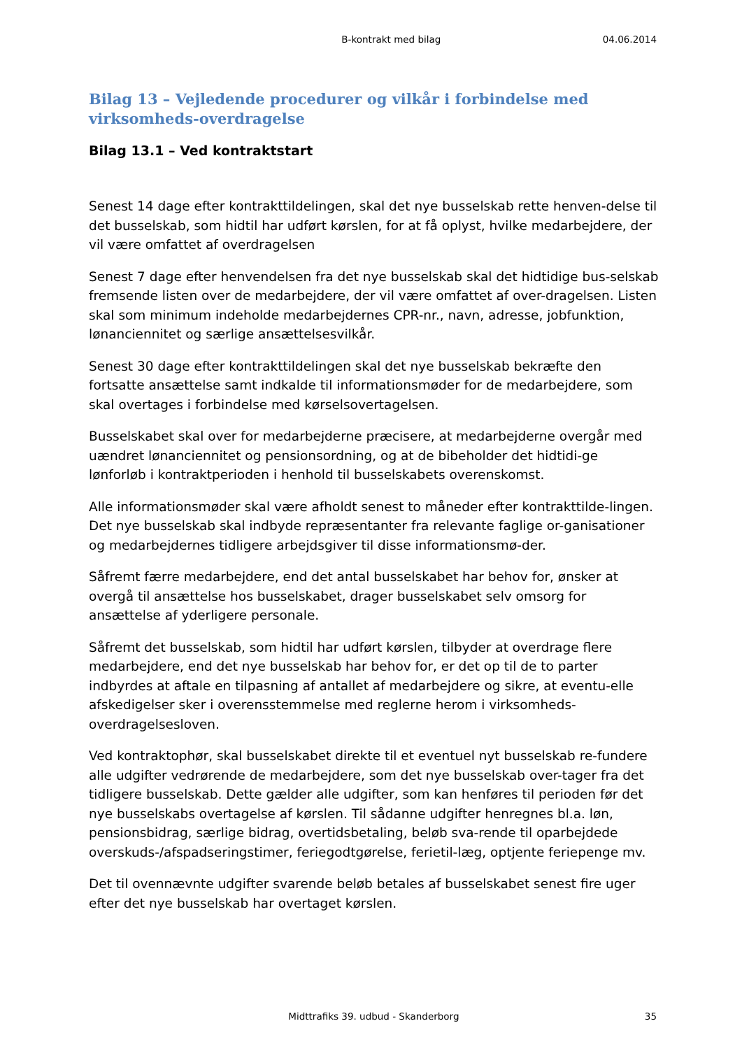B-kontrakt med bilag 04.06.2014
Bilag 13 – Vejledende procedurer og vilkår i forbindelse med virksomheds-overdragelse
Bilag 13.1 – Ved kontraktstart
Senest 14 dage efter kontrakttildelingen, skal det nye busselskab rette henven-delse til det busselskab, som hidtil har udført kørslen, for at få oplyst, hvilke medarbejdere, der vil være omfattet af overdragelsen
Senest 7 dage efter henvendelsen fra det nye busselskab skal det hidtidige bus-selskab fremsende listen over de medarbejdere, der vil være omfattet af over-dragelsen. Listen skal som minimum indeholde medarbejdernes CPR-nr., navn, adresse, jobfunktion, lønanciennitet og særlige ansættelsesvilkår.
Senest 30 dage efter kontrakttildelingen skal det nye busselskab bekræfte den fortsatte ansættelse samt indkalde til informationsmøder for de medarbejdere, som skal overtages i forbindelse med kørselsovertagelsen.
Busselskabet skal over for medarbejderne præcisere, at medarbejderne overgår med uændret lønanciennitet og pensionsordning, og at de bibeholder det hidtidi-ge lønforløb i kontraktperioden i henhold til busselskabets overenskomst.
Alle informationsmøder skal være afholdt senest to måneder efter kontrakttilde-lingen. Det nye busselskab skal indbyde repræsentanter fra relevante faglige or-ganisationer og medarbejdernes tidligere arbejdsgiver til disse informationsmø-der.
Såfremt færre medarbejdere, end det antal busselskabet har behov for, ønsker at overgå til ansættelse hos busselskabet, drager busselskabet selv omsorg for ansættelse af yderligere personale.
Såfremt det busselskab, som hidtil har udført kørslen, tilbyder at overdrage flere medarbejdere, end det nye busselskab har behov for, er det op til de to parter indbyrdes at aftale en tilpasning af antallet af medarbejdere og sikre, at eventu-elle afskedigelser sker i overensstemmelse med reglerne herom i virksomheds-overdragelsesloven.
Ved kontraktophør, skal busselskabet direkte til et eventuel nyt busselskab re-fundere alle udgifter vedrørende de medarbejdere, som det nye busselskab over-tager fra det tidligere busselskab. Dette gælder alle udgifter, som kan henføres til perioden før det nye busselskabs overtagelse af kørslen. Til sådanne udgifter henregnes bl.a. løn, pensionsbidrag, særlige bidrag, overtidsbetaling, beløb sva-rende til oparbejdede overskuds-/afspadseringstimer, feriegodtgørelse, ferietil-læg, optjente feriepenge mv.
Det til ovennævnte udgifter svarende beløb betales af busselskabet senest fire uger efter det nye busselskab har overtaget kørslen.
Midttrafiks 39. udbud - Skanderborg 35